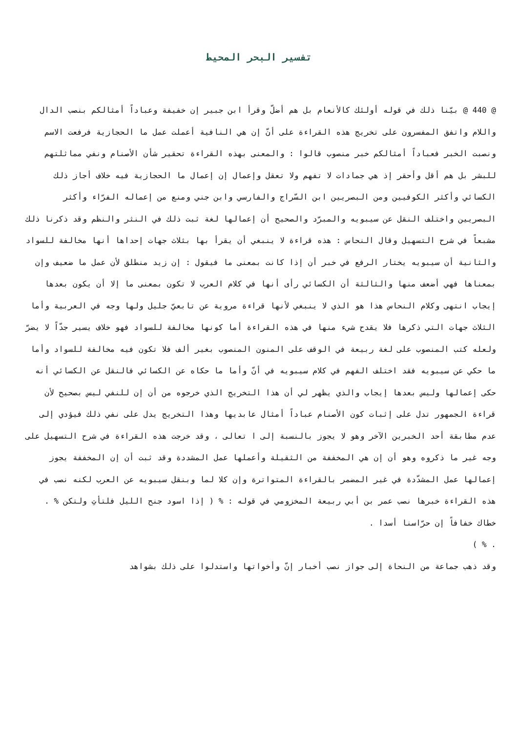تفسير البحر المحيط
@ 440 @ بيّنا ذلك في قوله أولئك كالأنعام بل هم أضلّ وقرأ ابن جبير إن خفيفة وعباداً أمثالكم بنصب الدال واللام واتفق المفسرون على تخريج هذه القراءة على أنّ إن هي النافية أعملت عمل ما الحجازية فرفعت الاسم ونصبت الخبر فعباداً أمثالكم خبر منصوب قالوا : والمعنى بهذه القراءة تحقير شأن الأصنام ونفي مماثلتهم للبشر بل هم أقل وأحقر إذ هي جمادات لا تفهم ولا تعقل وإعمال إن إعمال ما الحجازية فيه خلاف أجاز ذلك الكسائي وأكثر الكوفيين ومن البصريين ابن السّراج والفارسي وابن جني ومنع من إعماله الفرّاء وأكثر البصريين واختلف النقل عن سيبويه والمبرّد والصحيح أن إعمالها لغة ثبت ذلك في النثر والنظم وقد ذكرنا ذلك مشبعاً في شرح التسهيل وقال النحاس : هذه قراءة لا ينبغي أن يقرأ بها بثلاث جهات إحداها أنها مخالفة للسواد والثانية أن سيبويه يختار الرفع في خبر أن إذا كانت بمعنى ما فيقول : إن زيد منطلق لأن عمل ما ضعيف وإن بمعناها فهي أضعف منها والثالثة أن الكسائي رأى أنها في كلام العرب لا تكون بمعنى ما إلا أن يكون بعدها إيجاب انتهى وكلام النحاس هذا هو الذي لا ينبغي لأنها قراءة مروية عن تابعيّ جليل ولها وجه في العربية وأما الثلاث جهات التي ذكرها فلا يقدح شيء منها في هذه القراءة أما كونها مخالفة للسواد فهو خلاف يسير جدّاً لا يضرّ ولعله كتب المنصوب على لغة ربيعة في الوقف على المنون المنصوب بغير ألف فلا تكون فيه مخالفة للسواد وأما ما حكي عن سيبويه فقد اختلف الفهم في كلام سيبويه في أنّ وأما ما حكاه عن الكسائي فالنقل عن الكسائي أنه حكى إعمالها وليس بعدها إيجاب والذي يظهر لي أن هذا التخريج الذي خرجوه من أن إن للنفي ليس بصحيح لأن قراءة الجمهور تدل على إثبات كون الأصنام عباداً أمثال عابديها وهذا التخريج يدل على نفي ذلك فيؤدي إلى عدم مطابقة أحد الخبرين الآخر وهو لا يجوز بالنسبة إلى ا تعالى ، وقد خرجت هذه القراءة في شرح التسهيل على وجه غير ما ذكروه وهو أن إن هي المخففة من الثقيلة وأعملها عمل المشددة وقد ثبت أن إن المخففة يجوز إعمالها عمل المشدّدة في غير المضمر بالقراءة المتواترة وإن كلا لما وبنقل سيبويه عن العرب لكنه نصب في هذه القراءة خبرها نصب عمر بن أبي ربيعة المخزومي في قوله : % ( إذا اسود جنح الليل فلتأتِ ولتكن % .
خطاك خفافاً إن حرّاسنا أسدا .
. % )
وقد ذهب جماعة من النحاة إلى جواز نصب أخبار إنّ وأخواتها واستدلوا على ذلك بشواهد